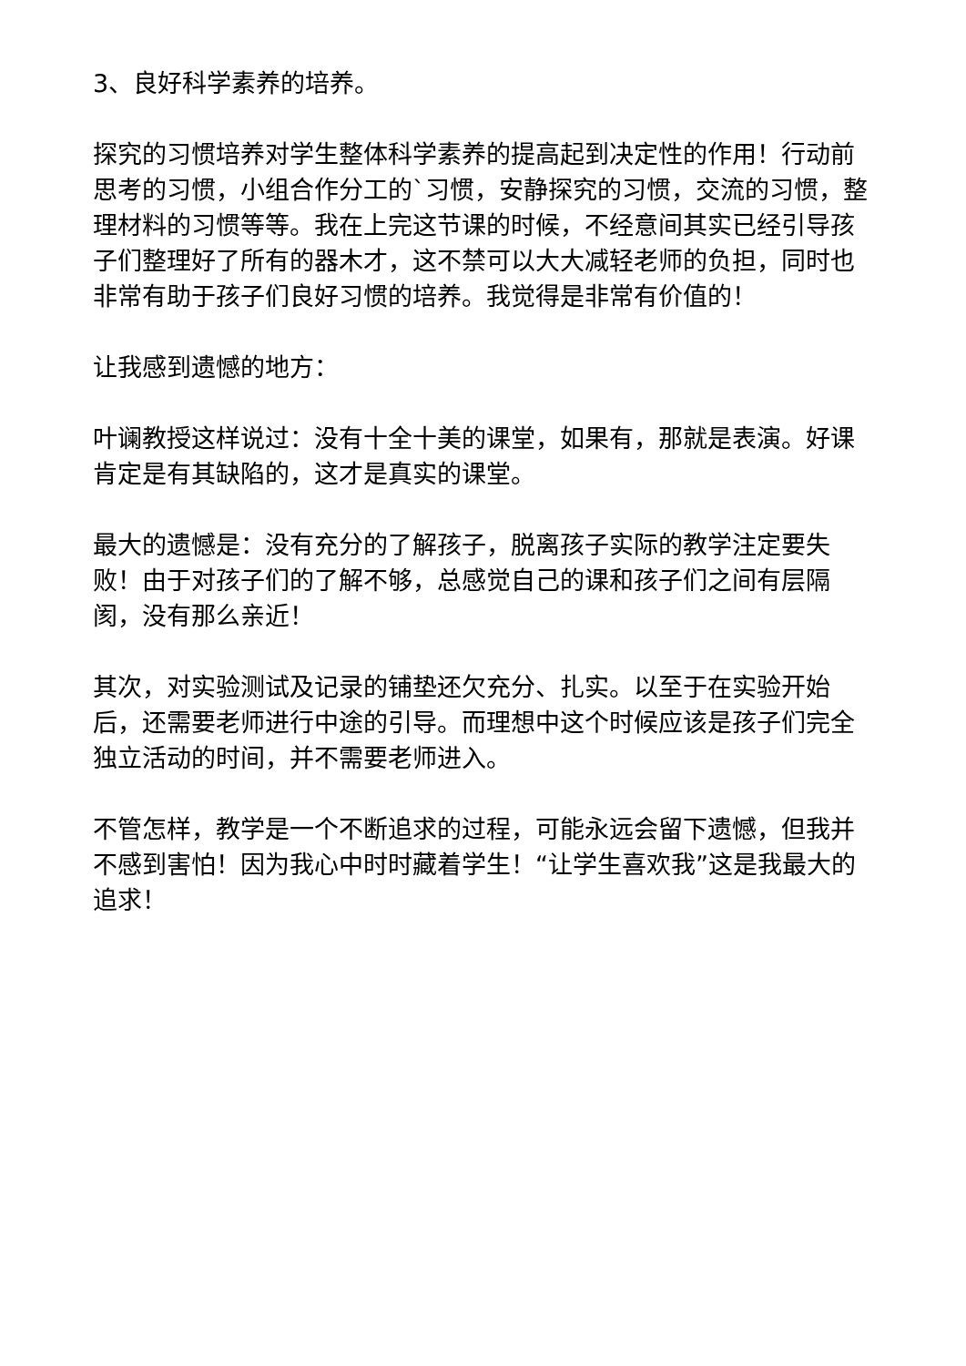3、良好科学素养的培养。
探究的习惯培养对学生整体科学素养的提高起到决定性的作用！行动前思考的习惯，小组合作分工的`习惯，安静探究的习惯，交流的习惯，整理材料的习惯等等。我在上完这节课的时候，不经意间其实已经引导孩子们整理好了所有的器木才，这不禁可以大大减轻老师的负担，同时也非常有助于孩子们良好习惯的培养。我觉得是非常有价值的！
让我感到遗憾的地方：
叶谰教授这样说过：没有十全十美的课堂，如果有，那就是表演。好课肯定是有其缺陷的，这才是真实的课堂。
最大的遗憾是：没有充分的了解孩子，脱离孩子实际的教学注定要失败！由于对孩子们的了解不够，总感觉自己的课和孩子们之间有层隔阂，没有那么亲近！
其次，对实验测试及记录的铺垫还欠充分、扎实。以至于在实验开始后，还需要老师进行中途的引导。而理想中这个时候应该是孩子们完全独立活动的时间，并不需要老师进入。
不管怎样，教学是一个不断追求的过程，可能永远会留下遗憾，但我并不感到害怕！因为我心中时时藏着学生！“让学生喜欢我”这是我最大的追求！